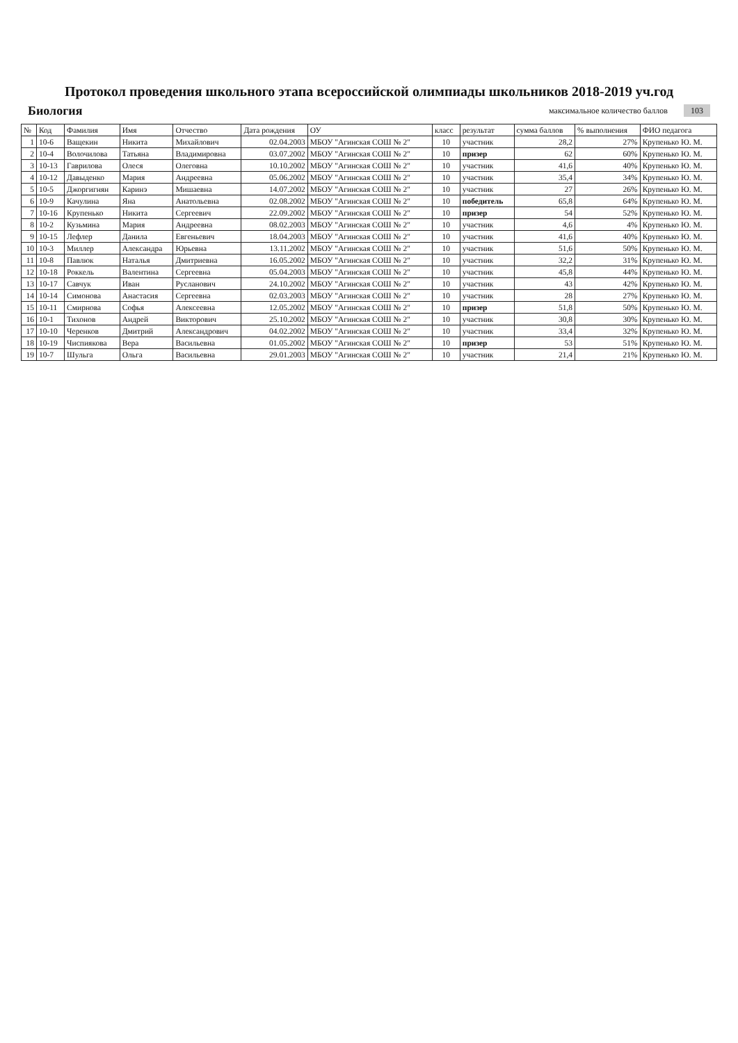Протокол проведения школьного этапа всероссийской олимпиады школьников 2018-2019 уч.год
Биология
максимальное количество баллов 103
| № | Код | Фамилия | Имя | Отчество | Дата рождения | ОУ | класс | результат | сумма баллов | % выполнения | ФИО педагога |
| --- | --- | --- | --- | --- | --- | --- | --- | --- | --- | --- | --- |
| 1 | 10-6 | Ващекин | Никита | Михайлович | 02.04.2003 | МБОУ "Агинская СОШ № 2" | 10 | участник | 28,2 | 27% | Крупенько Ю. М. |
| 2 | 10-4 | Волочилова | Татьяна | Владимировна | 03.07.2002 | МБОУ "Агинская СОШ № 2" | 10 | призер | 62 | 60% | Крупенько Ю. М. |
| 3 | 10-13 | Гаврилова | Олеся | Олеговна | 10.10.2002 | МБОУ "Агинская СОШ № 2" | 10 | участник | 41,6 | 40% | Крупенько Ю. М. |
| 4 | 10-12 | Давыденко | Мария | Андреевна | 05.06.2002 | МБОУ "Агинская СОШ № 2" | 10 | участник | 35,4 | 34% | Крупенько Ю. М. |
| 5 | 10-5 | Джоргигнян | Каринэ | Мишаевна | 14.07.2002 | МБОУ "Агинская СОШ № 2" | 10 | участник | 27 | 26% | Крупенько Ю. М. |
| 6 | 10-9 | Качулина | Яна | Анатольевна | 02.08.2002 | МБОУ "Агинская СОШ № 2" | 10 | победитель | 65,8 | 64% | Крупенько Ю. М. |
| 7 | 10-16 | Крупенько | Никита | Сергеевич | 22.09.2002 | МБОУ "Агинская СОШ № 2" | 10 | призер | 54 | 52% | Крупенько Ю. М. |
| 8 | 10-2 | Кузьмина | Мария | Андреевна | 08.02.2003 | МБОУ "Агинская СОШ № 2" | 10 | участник | 4,6 | 4% | Крупенько Ю. М. |
| 9 | 10-15 | Лефлер | Данила | Евгеньевич | 18.04.2003 | МБОУ "Агинская СОШ № 2" | 10 | участник | 41,6 | 40% | Крупенько Ю. М. |
| 10 | 10-3 | Миллер | Александра | Юрьевна | 13.11.2002 | МБОУ "Агинская СОШ № 2" | 10 | участник | 51,6 | 50% | Крупенько Ю. М. |
| 11 | 10-8 | Павлюк | Наталья | Дмитриевна | 16.05.2002 | МБОУ "Агинская СОШ № 2" | 10 | участник | 32,2 | 31% | Крупенько Ю. М. |
| 12 | 10-18 | Роккель | Валентина | Сергеевна | 05.04.2003 | МБОУ "Агинская СОШ № 2" | 10 | участник | 45,8 | 44% | Крупенько Ю. М. |
| 13 | 10-17 | Савчук | Иван | Русланович | 24.10.2002 | МБОУ "Агинская СОШ № 2" | 10 | участник | 43 | 42% | Крупенько Ю. М. |
| 14 | 10-14 | Симонова | Анастасия | Сергеевна | 02.03.2003 | МБОУ "Агинская СОШ № 2" | 10 | участник | 28 | 27% | Крупенько Ю. М. |
| 15 | 10-11 | Смирнова | Софья | Алексеевна | 12.05.2002 | МБОУ "Агинская СОШ № 2" | 10 | призер | 51,8 | 50% | Крупенько Ю. М. |
| 16 | 10-1 | Тихонов | Андрей | Викторович | 25.10.2002 | МБОУ "Агинская СОШ № 2" | 10 | участник | 30,8 | 30% | Крупенько Ю. М. |
| 17 | 10-10 | Черенков | Дмитрий | Александрович | 04.02.2002 | МБОУ "Агинская СОШ № 2" | 10 | участник | 33,4 | 32% | Крупенько Ю. М. |
| 18 | 10-19 | Чиспиякова | Вера | Васильевна | 01.05.2002 | МБОУ "Агинская СОШ № 2" | 10 | призер | 53 | 51% | Крупенько Ю. М. |
| 19 | 10-7 | Шульга | Ольга | Васильевна | 29.01.2003 | МБОУ "Агинская СОШ № 2" | 10 | участник | 21,4 | 21% | Крупенько Ю. М. |